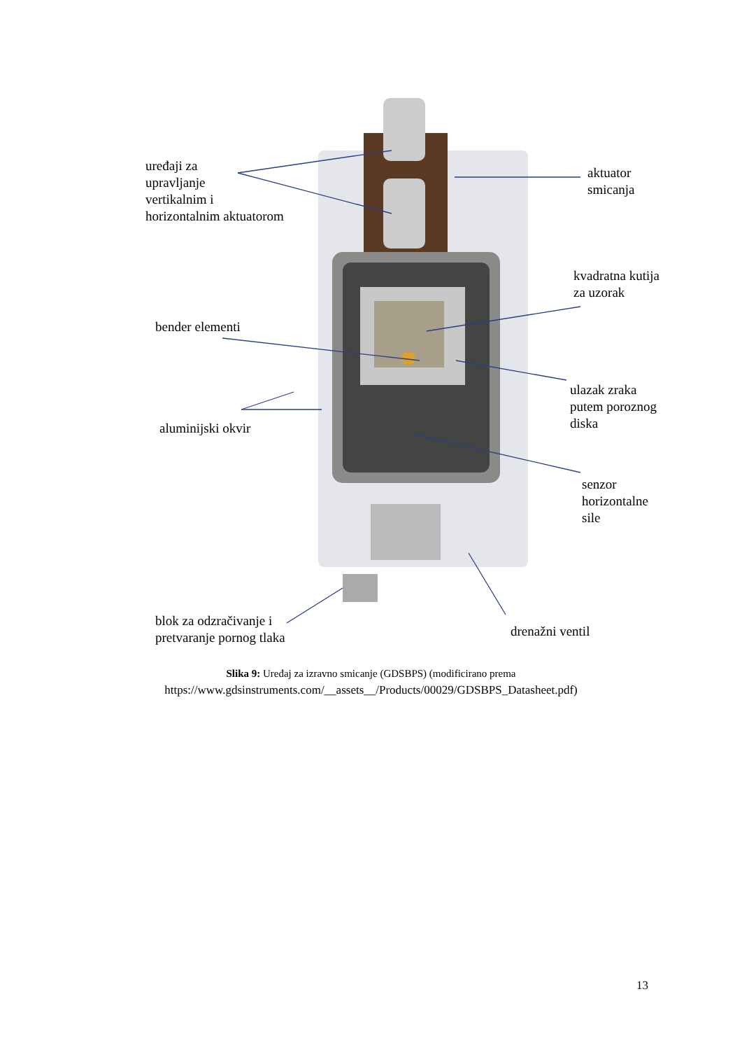uređaji za
upravljanje
vertikalnim i
horizontalnim aktuatorom
aktuator
smicanja
kvadratna kutija
za uzorak
bender elementi
ulazak zraka
putem poroznog
diska
aluminijski okvir
senzor
horizontalne
sile
blok za odzračivanje i
pretvaranje pornog tlaka
drenažni ventil
Slika 9: Uređaj za izravno smicanje (GDSBPS) (modificirano prema
https://www.gdsinstruments.com/__assets__/Products/00029/GDSBPS_Datasheet.pdf)
13